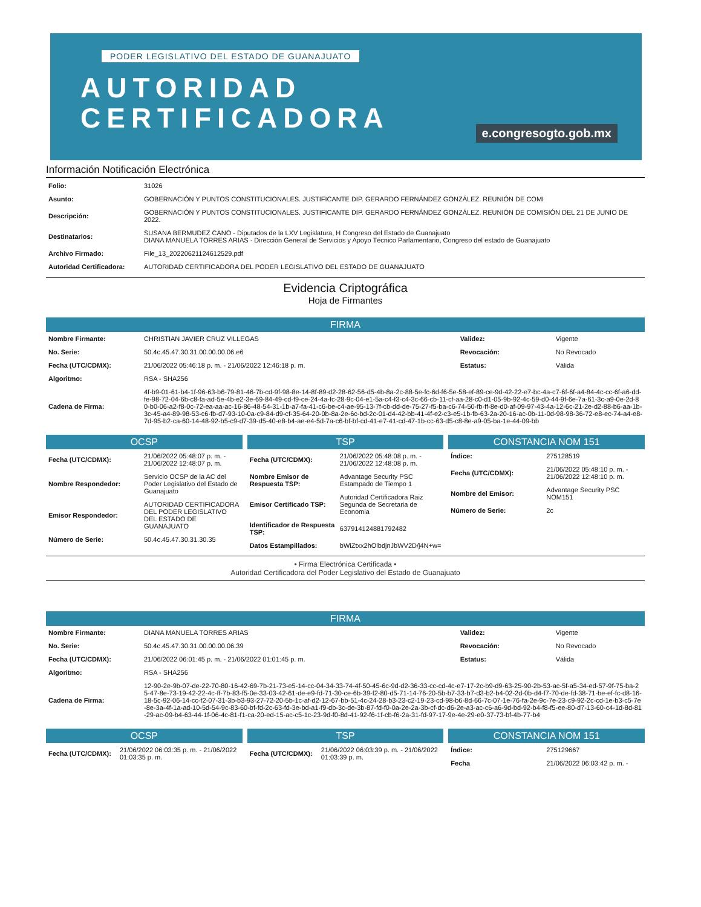PODER LEGISLATIVO DEL ESTADO DE GUANAJUATO
AUTORIDAD
CERTIFICADORA
e.congresogto.gob.mx
Información Notificación Electrónica
| Folio: | 31026 |
| Asunto: | GOBERNACIÓN Y PUNTOS CONSTITUCIONALES. JUSTIFICANTE DIP. GERARDO FERNÁNDEZ GONZÁLEZ. REUNIÓN DE COMI |
| Descripción: | GOBERNACIÓN Y PUNTOS CONSTITUCIONALES. JUSTIFICANTE DIP. GERARDO FERNÁNDEZ GONZÁLEZ. REUNIÓN DE COMISIÓN DEL 21 DE JUNIO DE 2022. |
| Destinatarios: | SUSANA BERMUDEZ CANO - Diputados de la LXV Legislatura, H Congreso del Estado de Guanajuato DIANA MANUELA TORRES ARIAS - Dirección General de Servicios y Apoyo Técnico Parlamentario, Congreso del estado de Guanajuato |
| Archivo Firmado: | File_13_20220621124612529.pdf |
| Autoridad Certificadora: | AUTORIDAD CERTIFICADORA DEL PODER LEGISLATIVO DEL ESTADO DE GUANAJUATO |
Evidencia Criptográfica
Hoja de Firmantes
FIRMA
| Nombre Firmante: | CHRISTIAN JAVIER CRUZ VILLEGAS | Validez: | Vigente |
| No. Serie: | 50.4c.45.47.30.31.00.00.00.06.e6 | Revocación: | No Revocado |
| Fecha (UTC/CDMX): | 21/06/2022 05:46:18 p. m. - 21/06/2022 12:46:18 p. m. | Estatus: | Válida |
| Algoritmo: | RSA - SHA256 | | |
| Cadena de Firma: | 4f-b9-01-61-b4-1f-96-63-b6-79-81-46-7b-cd-9f-98-8e-14-8f-89-d2-28-62-56-d5-4b-8a-2c-88-5e-fc-6d-f6-5e-58-ef-89-ce-9d-42-22-e7-bc-4a-c7-6f-6f-a4-84-4c-cc-6f-a6-dd-fe-98-72-04-6b-c8-fa-ad-5e-4b-e2-3e-69-84-49-cd-f9-ce-24-4a-fc-28-9c-04-e1-5a-c4-f3-c4-3c-66-cb-11-cf-aa-28-c0-d1-05-9b-92-4c-59-d0-44-9f-6e-7a-61-3c-a9-0e-2d-80-b0-06-a2-f8-0c-72-ea-aa-ac-16-86-48-54-31-1b-a7-fa-41-c6-be-c4-ae-95-13-7f-cb-dd-de-75-27-f5-ba-c6-74-50-fb-ff-8e-d0-af-09-97-43-4a-12-6c-21-2e-d2-88-b6-aa-1b-3c-45-a4-89-98-53-c6-fb-d7-93-10-0a-c9-84-d9-cf-35-64-20-0b-8a-2e-6c-bd-2c-01-d4-42-bb-41-4f-e2-c3-e5-1b-fb-63-2a-20-16-ac-0b-11-0d-98-98-36-72-e8-ec-74-a4-e8-7d-95-b2-ca-60-14-48-92-b5-c9-d7-39-d5-40-e8-b4-ae-e4-5d-7a-c6-bf-bf-cd-41-e7-41-cd-47-1b-cc-63-d5-c8-8e-a9-05-ba-1e-44-09-bb | | |
OCSP
| Fecha (UTC/CDMX): | 21/06/2022 05:48:07 p. m. - 21/06/2022 12:48:07 p. m. |
| Nombre Respondedor: | Servicio OCSP de la AC del Poder Legislativo del Estado de Guanajuato |
| Emisor Respondedor: | AUTORIDAD CERTIFICADORA DEL PODER LEGISLATIVO DEL ESTADO DE GUANAJUATO |
| Número de Serie: | 50.4c.45.47.30.31.30.35 |
TSP
| Fecha (UTC/CDMX): | 21/06/2022 05:48:08 p. m. - 21/06/2022 12:48:08 p. m. |
| Nombre Emisor de Respuesta TSP: | Advantage Security PSC Estampado de Tiempo 1 |
| Emisor Certificado TSP: | Autoridad Certificadora Raiz Segunda de Secretaria de Economia |
| Identificador de Respuesta TSP: | 637914124881792482 |
| Datos Estampillados: | bWiZtxx2hOlbdjnJbWV2D/j4N+w= |
CONSTANCIA NOM 151
| Índice: | 275128519 |
| Fecha (UTC/CDMX): | 21/06/2022 05:48:10 p. m. - 21/06/2022 12:48:10 p. m. |
| Nombre del Emisor: | Advantage Security PSC NOM151 |
| Número de Serie: | 2c |
• Firma Electrónica Certificada •
Autoridad Certificadora del Poder Legislativo del Estado de Guanajuato
FIRMA
| Nombre Firmante: | DIANA MANUELA TORRES ARIAS | Validez: | Vigente |
| No. Serie: | 50.4c.45.47.30.31.00.00.00.06.39 | Revocación: | No Revocado |
| Fecha (UTC/CDMX): | 21/06/2022 06:01:45 p. m. - 21/06/2022 01:01:45 p. m. | Estatus: | Válida |
| Algoritmo: | RSA - SHA256 | | |
| Cadena de Firma: | 12-90-2e-9b-07-de-22-70-80-16-42-69-7b-21-73-e5-14-cc-04-34-33-74-4f-50-45-6c-9d-d2-36-33-cc-cd-4c-e7-17-2c-b9-d9-63-25-90-2b-53-ac-5f-a5-34-ed-57-9f-75-ba-25-47-8e-73-19-42-22-4c-ff-7b-83-f5-0e-33-03-42-61-de-e9-fd-71-30-ce-6b-39-f2-80-d5-71-14-76-20-5b-b7-33-b7-d3-b2-b4-02-2d-0b-d4-f7-70-de-fd-38-71-be-ef-fc-d8-16-18-5c-92-06-14-cc-f2-07-31-3b-b3-93-27-72-20-5b-1c-af-d2-12-67-bb-51-4c-24-28-b3-23-c2-19-23-cd-98-b6-8d-66-7c-07-1e-76-fa-2e-9c-7e-23-c9-92-2c-cd-1e-b3-c5-7e-8e-3a-4f-1a-ad-10-5d-54-9c-83-60-bf-fd-2c-63-fd-3e-bd-a1-f9-db-3c-de-3b-87-fd-f0-0a-2e-2a-3b-cf-dc-d6-2e-a3-ac-c6-a6-9d-bd-92-b4-f8-f5-ee-80-d7-13-60-c4-1d-8d-81-29-ac-09-b4-63-44-1f-06-4c-81-f1-ca-20-ed-15-ac-c5-1c-23-9d-f0-8d-41-92-f6-1f-cb-f6-2a-31-fd-97-17-9e-4e-29-e0-37-73-bf-4b-77-b4 | | |
OCSP
| Fecha (UTC/CDMX): | 21/06/2022 06:03:35 p. m. - 21/06/2022 01:03:35 p. m. |
TSP
| Fecha (UTC/CDMX): | 21/06/2022 06:03:39 p. m. - 21/06/2022 01:03:39 p. m. |
CONSTANCIA NOM 151
| Índice: | 275129667 |
| Fecha | 21/06/2022 06:03:42 p. m. - |